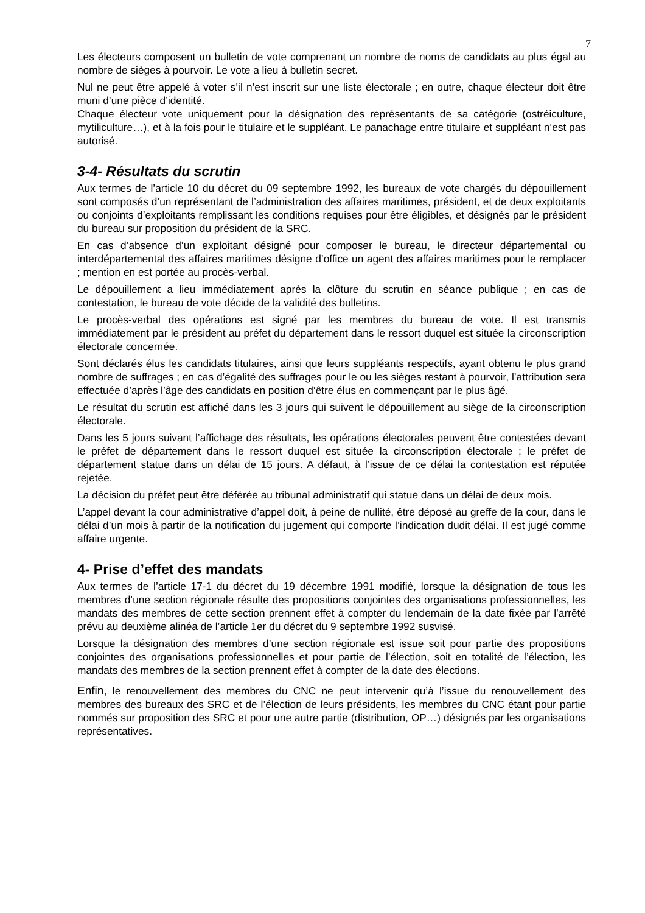7
Les électeurs composent un bulletin de vote comprenant un nombre de noms de candidats au plus égal au nombre de sièges à pourvoir. Le vote a lieu à bulletin secret.
Nul ne peut être appelé à voter s’il n’est inscrit sur une liste électorale ; en outre, chaque électeur doit être muni d’une pièce d’identité.
Chaque électeur vote uniquement pour la désignation des représentants de sa catégorie (ostréiculture, mytiliculture…), et à la fois pour le titulaire et le suppléant. Le panachage entre titulaire et suppléant n’est pas autorisé.
3-4- Résultats du scrutin
Aux termes de l’article 10 du décret du 09 septembre 1992, les bureaux de vote chargés du dépouillement sont composés d’un représentant de l’administration des affaires maritimes, président, et de deux exploitants ou conjoints d’exploitants remplissant les conditions requises pour être éligibles, et désignés par le président du bureau sur proposition du président de la SRC.
En cas d’absence d’un exploitant désigné pour composer le bureau, le directeur départemental ou interdépartemental des affaires maritimes désigne d’office un agent des affaires maritimes pour le remplacer ; mention en est portée au procès-verbal.
Le dépouillement a lieu immédiatement après la clôture du scrutin en séance publique ; en cas de contestation, le bureau de vote décide de la validité des bulletins.
Le procès-verbal des opérations est signé par les membres du bureau de vote. Il est transmis immédiatement par le président au préfet du département dans le ressort duquel est située la circonscription électorale concernée.
Sont déclarés élus les candidats titulaires, ainsi que leurs suppléants respectifs, ayant obtenu le plus grand nombre de suffrages ; en cas d’égalité des suffrages pour le ou les sièges restant à pourvoir, l’attribution sera effectuée d’après l’âge des candidats en position d’être élus en commençant par le plus âgé.
Le résultat du scrutin est affiché dans les 3 jours qui suivent le dépouillement au siège de la circonscription électorale.
Dans les 5 jours suivant l’affichage des résultats, les opérations électorales peuvent être contestées devant le préfet de département dans le ressort duquel est située la circonscription électorale ; le préfet de département statue dans un délai de 15 jours. A défaut, à l’issue de ce délai la contestation est réputée rejetée.
La décision du préfet peut être déférée au tribunal administratif qui statue dans un délai de deux mois.
L’appel devant la cour administrative d’appel doit, à peine de nullité, être déposé au greffe de la cour, dans le délai d’un mois à partir de la notification du jugement qui comporte l’indication dudit délai. Il est jugé comme affaire urgente.
4- Prise d’effet des mandats
Aux termes de l’article 17-1 du décret du 19 décembre 1991 modifié, lorsque la désignation de tous les membres d’une section régionale résulte des propositions conjointes des organisations professionnelles, les mandats des membres de cette section prennent effet à compter du lendemain de la date fixée par l’arrêté prévu au deuxième alinéa de l’article 1er du décret du 9 septembre 1992 susvisé.
Lorsque la désignation des membres d’une section régionale est issue soit pour partie des propositions conjointes des organisations professionnelles et pour partie de l’élection, soit en totalité de l’élection, les mandats des membres de la section prennent effet à compter de la date des élections.
Enfin, le renouvellement des membres du CNC ne peut intervenir qu’à l’issue du renouvellement des membres des bureaux des SRC et de l’élection de leurs présidents, les membres du CNC étant pour partie nommés sur proposition des SRC et pour une autre partie (distribution, OP…) désignés par les organisations représentatives.